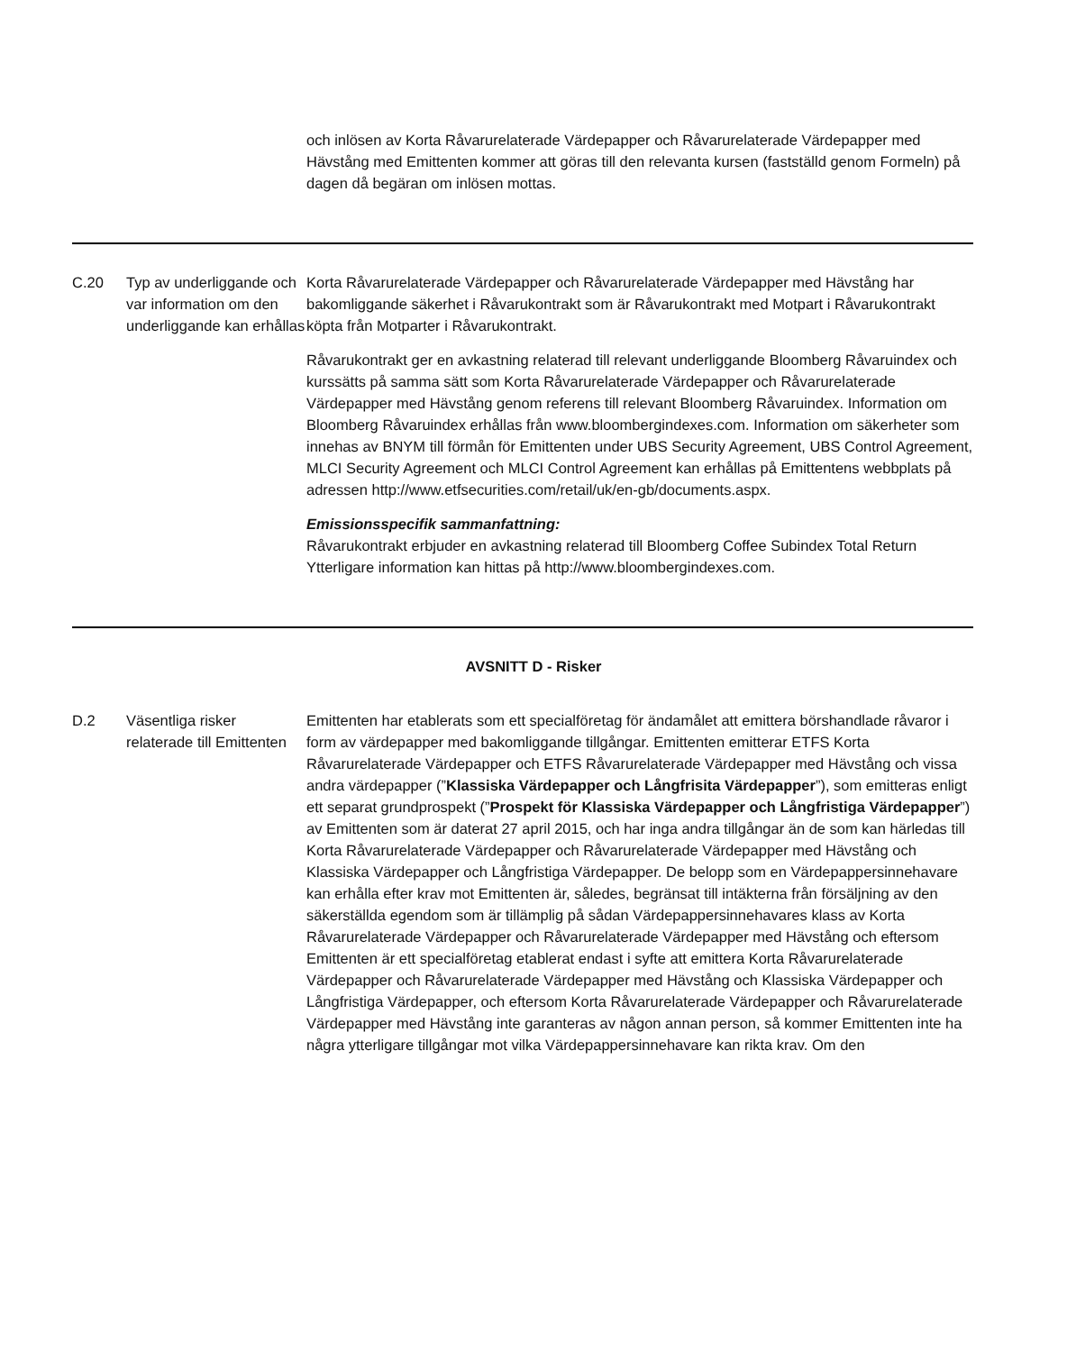och inlösen av Korta Råvarurelaterade Värdepapper och Råvarurelaterade Värdepapper med Hävstång med Emittenten kommer att göras till den relevanta kursen (fastställd genom Formeln) på dagen då begäran om inlösen mottas.
C.20 Typ av underliggande och var information om den underliggande kan erhållas
Korta Råvarurelaterade Värdepapper och Råvarurelaterade Värdepapper med Hävstång har bakomliggande säkerhet i Råvarukontrakt som är Råvarukontrakt med Motpart i Råvarukontrakt köpta från Motparter i Råvarukontrakt.
Råvarukontrakt ger en avkastning relaterad till relevant underliggande Bloomberg Råvaruindex och kurssätts på samma sätt som Korta Råvarurelaterade Värdepapper och Råvarurelaterade Värdepapper med Hävstång genom referens till relevant Bloomberg Råvaruindex. Information om Bloomberg Råvaruindex erhållas från www.bloombergindexes.com. Information om säkerheter som innehas av BNYM till förmån för Emittenten under UBS Security Agreement, UBS Control Agreement, MLCI Security Agreement och MLCI Control Agreement kan erhållas på Emittentens webbplats på adressen http://www.etfsecurities.com/retail/uk/en-gb/documents.aspx.
Emissionsspecifik sammanfattning:
Råvarukontrakt erbjuder en avkastning relaterad till Bloomberg Coffee Subindex Total Return Ytterligare information kan hittas på http://www.bloombergindexes.com.
AVSNITT D - Risker
D.2 Väsentliga risker relaterade till Emittenten
Emittenten har etablerats som ett specialföretag för ändamålet att emittera börshandlade råvaror i form av värdepapper med bakomliggande tillgångar. Emittenten emitterar ETFS Korta Råvarurelaterade Värdepapper och ETFS Råvarurelaterade Värdepapper med Hävstång och vissa andra värdepapper (”Klassiska Värdepapper och Långfrisita Värdepapper”), som emitteras enligt ett separat grundprospekt (”Prospekt för Klassiska Värdepapper och Långfristiga Värdepapper”) av Emittenten som är daterat 27 april 2015, och har inga andra tillgångar än de som kan härledas till Korta Råvarurelaterade Värdepapper och Råvarurelaterade Värdepapper med Hävstång och Klassiska Värdepapper och Långfristiga Värdepapper. De belopp som en Värdepappersinnehavare kan erhålla efter krav mot Emittenten är, således, begränsat till intäkterna från försäljning av den säkerställda egendom som är tillämplig på sådan Värdepappersinnehavares klass av Korta Råvarurelaterade Värdepapper och Råvarurelaterade Värdepapper med Hävstång och eftersom Emittenten är ett specialföretag etablerat endast i syfte att emittera Korta Råvarurelaterade Värdepapper och Råvarurelaterade Värdepapper med Hävstång och Klassiska Värdepapper och Långfristiga Värdepapper, och eftersom Korta Råvarurelaterade Värdepapper och Råvarurelaterade Värdepapper med Hävstång inte garanteras av någon annan person, så kommer Emittenten inte ha några ytterligare tillgångar mot vilka Värdepappersinnehavare kan rikta krav. Om den